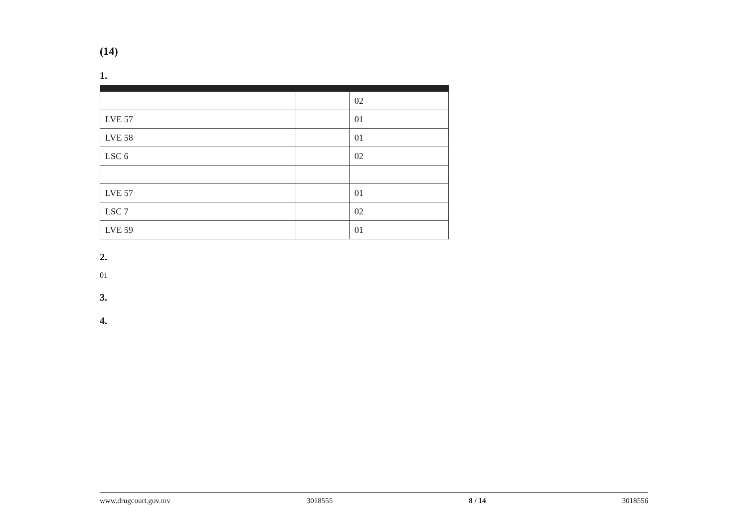(14)
1.
| | | 02 |
| LVE 57 | | 01 |
| LVE 58 | | 01 |
| LSC 6 | | 02 |
| LVE 57 | | 01 |
| LSC 7 | | 02 |
| LVE 59 | | 01 |
2.
01
3.
4.
www.drugcourt.gov.mv 3018555 8 / 14 3018556